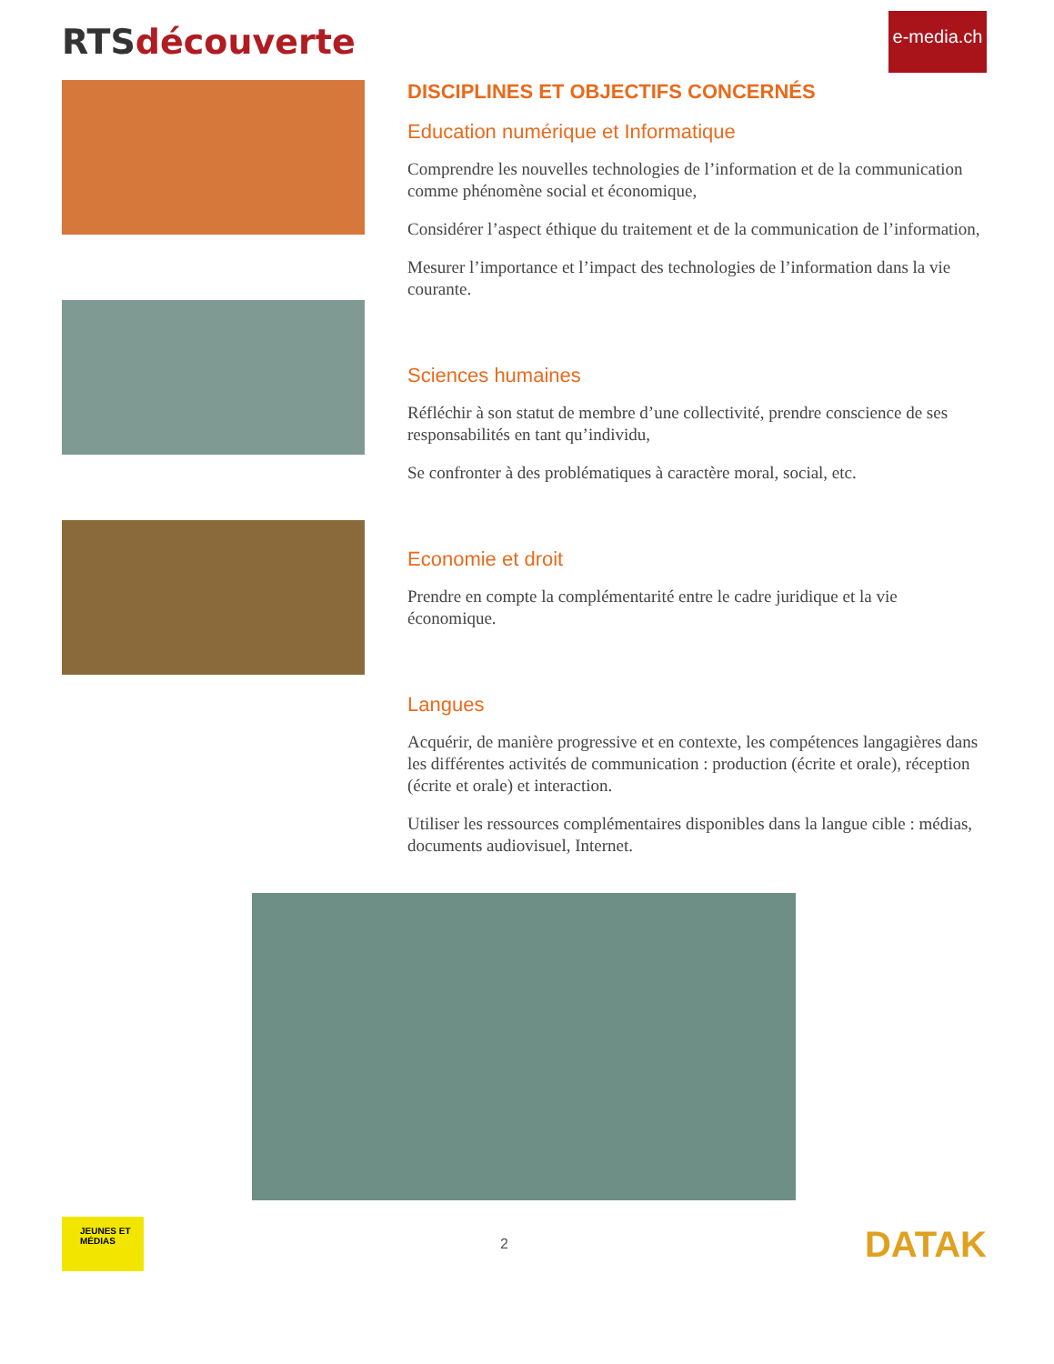RTSdécouverte
e-media.ch
DISCIPLINES ET OBJECTIFS CONCERNÉS
Education numérique et Informatique
Comprendre les nouvelles technologies de l’information et de la communication comme phénomène social et économique,
Considérer l’aspect éthique du traitement et de la communication de l’information,
Mesurer l’importance et l’impact des technologies de l’information dans la vie courante.
Sciences humaines
Réfléchir à son statut de membre d’une collectivité, prendre conscience de ses responsabilités en tant qu’individu,
Se confronter à des problématiques à caractère moral, social, etc.
Economie et droit
Prendre en compte la complémentarité entre le cadre juridique et la vie économique.
Langues
Acquérir, de manière progressive et en contexte, les compétences langagières dans les différentes activités de communication : production (écrite et orale), réception (écrite et orale) et interaction.
Utiliser les ressources complémentaires disponibles dans la langue cible : médias, documents audiovisuel, Internet.
JEUNES ET MÉDIAS
2
DATAK